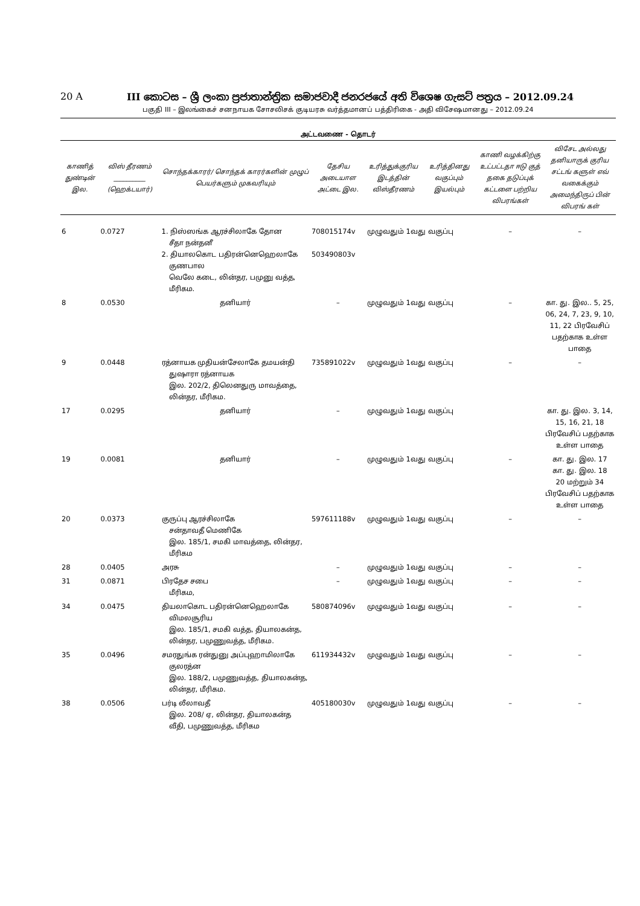20 A III කොටස – ශ්‍රී ලංකා ප්‍රජාතාන්ත්‍රික සමාජවාදී ජනරජයේ අති විශෙෂ ගැසට් පත්‍රය – 2012.09.24
பகுதி III – இலங்கைச் சனநாயக சோசலிசக் குடியரசு வர்த்தமானப் பத்திரிகை - அதி விசேஷமானது – 2012.09.24
அட்டவணை - தொடர்
| காணித் துண்டின் இல. | விஸ் தீரணம் __________ (ஹெக்டயார்) | சொந்தக்காரர்/ சொந்தக் காரர்களின் முழுப் பெயர்களும் முகவரியும் | தேசிய அடையாள அட்டை இல. | உரித்துக்குரிய இடத்தின் விஸ்தீரணம் | உரித்தினது வகுப்பும் இயல்பும் | காணி வழக்கிற்கு உட்பட்டதா ஈடு குத் தகை தடுப்புக் கட்டளை பற்றிய விபரங்கள் | விசேட அல்லது தனியாருக் குரிய சட்டங் களுள் எவ் வகைக்கும் அமைந்திருப் பின் விபரங் கள் |
| --- | --- | --- | --- | --- | --- | --- | --- |
| 6 | 0.0727 | 1. நிஸ்ஸங்க ஆரச்சிலாகே தோன சீதா நன்தனீ 2. தியாலகொட பதிரன்னெஹெலாகே குணபால வெலே கடை, லின்தர, பமுனு வத்த, மீரிகம. | 708015174v 503490803v | முழுவதும் 1வது வகுப்பு | | – | – |
| 8 | 0.0530 | தனியார் | – | முழுவதும் 1வது வகுப்பு | | – | கா. து. இல.. 5, 25, 06, 24, 7, 23, 9, 10, 11, 22 பிரவேசிப் பதற்காக உள்ள பாதை |
| 9 | 0.0448 | ரத்னாயக முதியன்சேலாகே தமயன்தி துஷாரா ரத்னாயக இல. 202/2, திலெனதுரு மாவத்தை, லின்தர, மீரிகம. | 735891022v | முழுவதும் 1வது வகுப்பு | | – | – |
| 17 | 0.0295 | தனியார் | – | முழுவதும் 1வது வகுப்பு | | | கா. து. இல. 3, 14, 15, 16, 21, 18 பிரவேசிப் பதற்காக உள்ள பாதை |
| 19 | 0.0081 | தனியார் | – | முழுவதும் 1வது வகுப்பு | | – | கா. து. இல. 17 கா. து. இல. 18 20 மற்றும் 34 பிரவேசிப் பதற்காக உள்ள பாதை |
| 20 | 0.0373 | குருப்பு ஆரச்சிலாகே சன்தாவதீ மெணிகே இல. 185/1, சமகி மாவத்தை, லின்தர, மீரிகம | 597611188v | முழுவதும் 1வது வகுப்பு | | – | – |
| 28 | 0.0405 | அரசு | – | முழுவதும் 1வது வகுப்பு | | – | – |
| 31 | 0.0871 | பிரதேச சபை மீரிகம, | – | முழுவதும் 1வது வகுப்பு | | – | – |
| 34 | 0.0475 | தியலாகொட பதிரன்னெஹெலாகே விமலசூரிய இல. 185/1, சமகி வத்த, தியாலகன்த, லின்தர, பமுணுவத்த, மீரிகம. | 580874096v | முழுவதும் 1வது வகுப்பு | | – | – |
| 35 | 0.0496 | சமரதுங்க ரன்துனு அப்புஹாமிலாகே குலரத்ன இல. 188/2, பமுணுவத்த, தியாலகன்த, லின்தர, மீரிகம. | 611934432v | முழுவதும் 1வது வகுப்பு | | – | – |
| 38 | 0.0506 | பர்டி லீலாவதீ இல. 208/ ஏ, லின்தர, தியாலகன்த வீதி, பமுணுவத்த, மீரிகம | 405180030v | முழுவதும் 1வது வகுப்பு | | – | – |